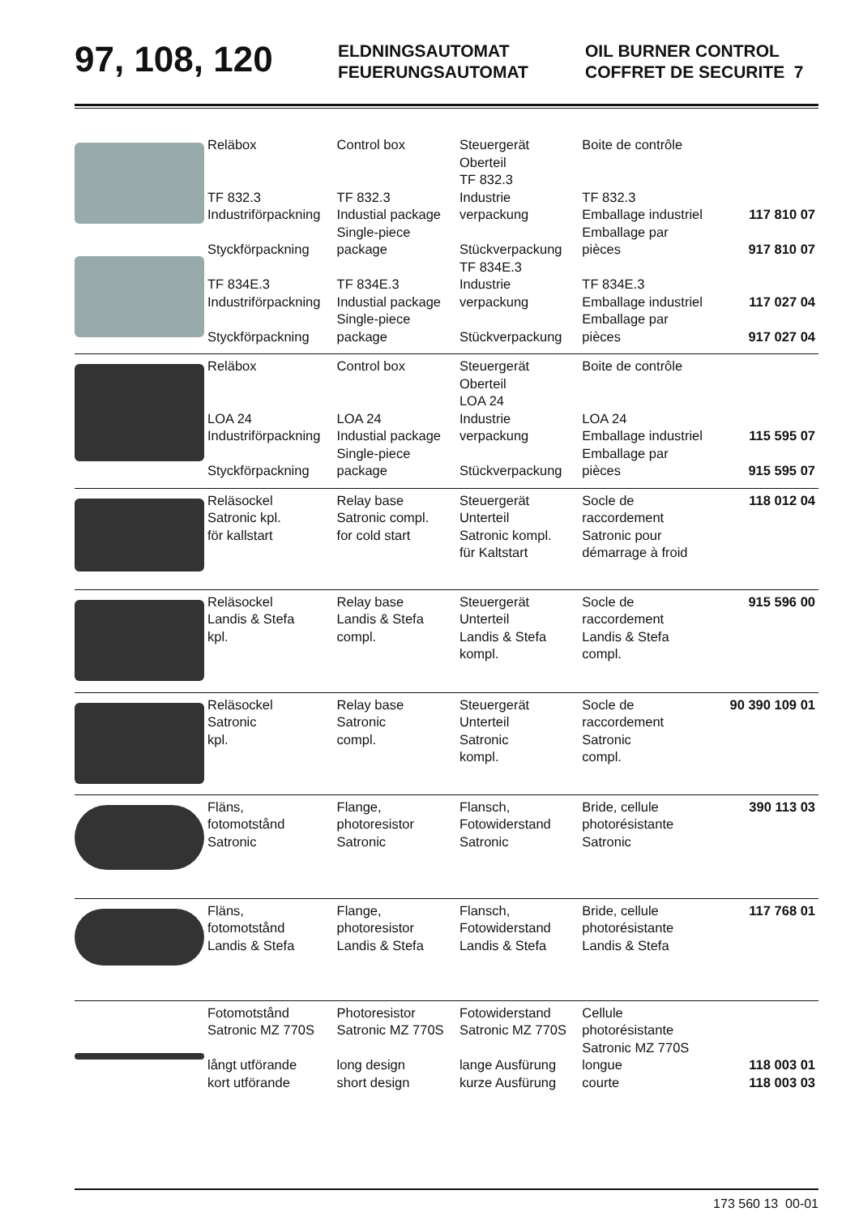97, 108, 120
ELDNINGSAUTOMAT
FEUERUNGSAUTOMAT
OIL BURNER CONTROL
COFFRET DE SECURITE 7
| | Reläbox TF 832.3 Industriförpackning Styckförpackning TF 834E.3 Industriförpackning Styckförpackning | Control box TF 832.3 Industial package Single-piece package TF 834E.3 Industial package Single-piece package | Steuergerät Oberteil TF 832.3 Industrie verpackung Stückverpackung TF 834E.3 Industrie verpackung Stückverpackung | Boite de contrôle TF 832.3 Emballage industriel Emballage par pièces TF 834E.3 Emballage industriel Emballage par pièces | 117 810 07 917 810 07 117 027 04 917 027 04 |
| | Reläbox LOA 24 Industriförpackning Styckförpackning | Control box LOA 24 Industial package Single-piece package | Steuergerät Oberteil LOA 24 Industrie verpackung Stückverpackung | Boite de contrôle LOA 24 Emballage industriel Emballage par pièces | 115 595 07 915 595 07 |
| | Reläsockel Satronic kpl. för kallstart | Relay base Satronic compl. for cold start | Steuergerät Unterteil Satronic kompl. für Kaltstart | Socle de raccordement Satronic pour démarrage à froid | 118 012 04 |
| | Reläsockel Landis & Stefa kpl. | Relay base Landis & Stefa compl. | Steuergerät Unterteil Landis & Stefa kompl. | Socle de raccordement Landis & Stefa compl. | 915 596 00 |
| | Reläsockel Satronic kpl. | Relay base Satronic compl. | Steuergerät Unterteil Satronic kompl. | Socle de raccordement Satronic compl. | 90 390 109 01 |
| | Fläns, fotomotstånd Satronic | Flange, photoresistor Satronic | Flansch, Fotowiderstand Satronic | Bride, cellule photorésistante Satronic | 390 113 03 |
| | Fläns, fotomotstånd Landis & Stefa | Flange, photoresistor Landis & Stefa | Flansch, Fotowiderstand Landis & Stefa | Bride, cellule photorésistante Landis & Stefa | 117 768 01 |
| | Fotomotstånd Satronic MZ 770S långt utförande kort utförande | Photoresistor Satronic MZ 770S long design short design | Fotowiderstand Satronic MZ 770S lange Ausfürung kurze Ausfürung | Cellule photorésistante Satronic MZ 770S longue courte | 118 003 01 118 003 03 |
173 560 13 00-01